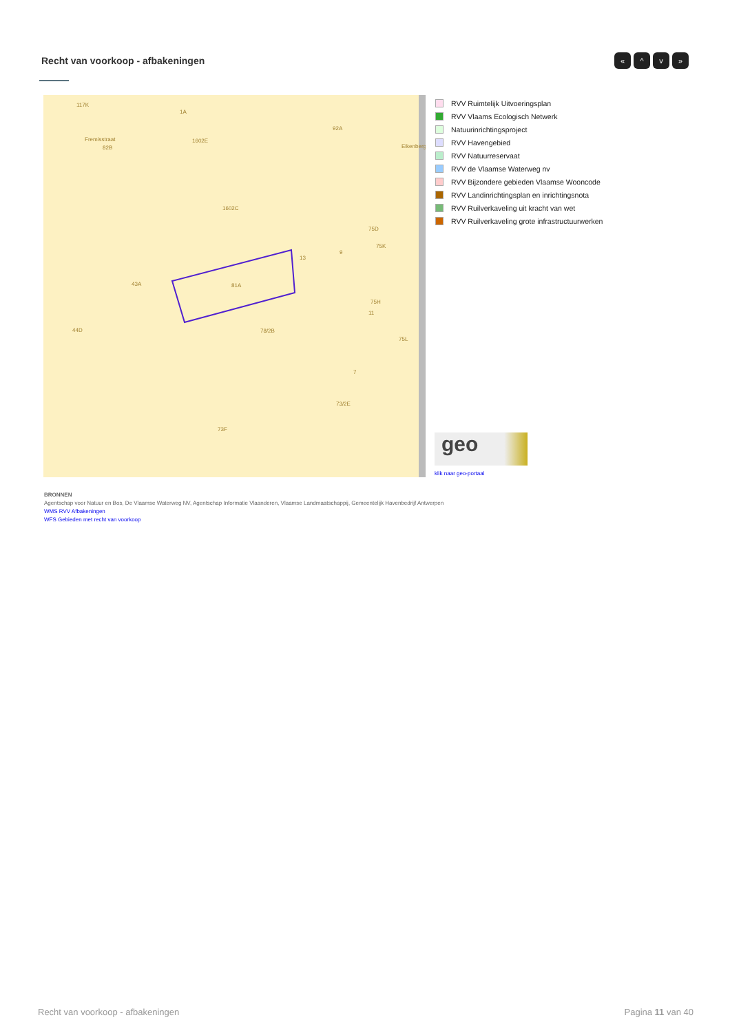Recht van voorkoop - afbakeningen
« ^ v »
117K
Fremisstraat
82B
1A
1602E
92A
1602C
Eikenberg
75D
75K
9
13
43A 81A
75H
11
44D 78/2B
75L
7
73/2E
73F
RVV Ruimtelijk Uitvoeringsplan
RVV Vlaams Ecologisch Netwerk
Natuurinrichtingsproject
RVV Havengebied
RVV Natuurreservaat
RVV de Vlaamse Waterweg nv
RVV Bijzondere gebieden Vlaamse Wooncode
RVV Landinrichtingsplan en inrichtingsnota
RVV Ruilverkaveling uit kracht van wet
RVV Ruilverkaveling grote infrastructuurwerken
geo
klik naar geo-portaal
BRONNEN
Agentschap voor Natuur en Bos, De Vlaamse Waterweg NV, Agentschap Informatie Vlaanderen, Vlaamse Landmaatschappij, Gemeentelijk Havenbedrijf Antwerpen
WMS RVV Afbakeningen
WFS Gebieden met recht van voorkoop
Recht van voorkoop - afbakeningen Pagina 11 van 40